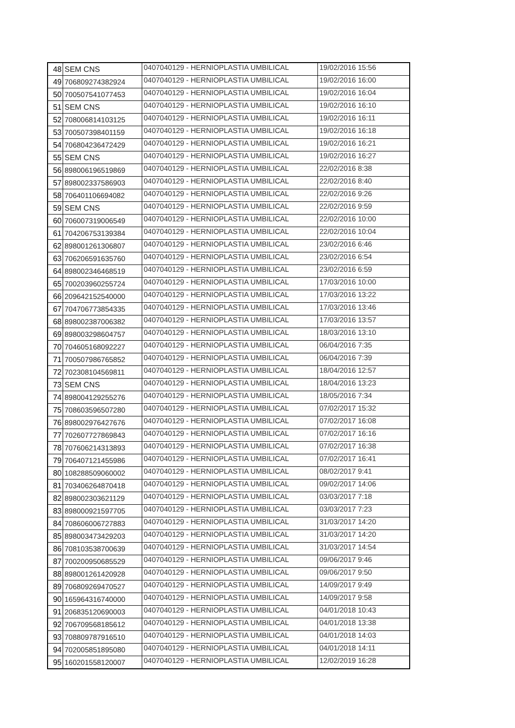| 48 | SEM CNS | 0407040129 - HERNIOPLASTIA UMBILICAL | 19/02/2016 15:56 |
| 49 | 706809274382924 | 0407040129 - HERNIOPLASTIA UMBILICAL | 19/02/2016 16:00 |
| 50 | 700507541077453 | 0407040129 - HERNIOPLASTIA UMBILICAL | 19/02/2016 16:04 |
| 51 | SEM CNS | 0407040129 - HERNIOPLASTIA UMBILICAL | 19/02/2016 16:10 |
| 52 | 708006814103125 | 0407040129 - HERNIOPLASTIA UMBILICAL | 19/02/2016 16:11 |
| 53 | 700507398401159 | 0407040129 - HERNIOPLASTIA UMBILICAL | 19/02/2016 16:18 |
| 54 | 706804236472429 | 0407040129 - HERNIOPLASTIA UMBILICAL | 19/02/2016 16:21 |
| 55 | SEM CNS | 0407040129 - HERNIOPLASTIA UMBILICAL | 19/02/2016 16:27 |
| 56 | 898006196519869 | 0407040129 - HERNIOPLASTIA UMBILICAL | 22/02/2016 8:38 |
| 57 | 898002337586903 | 0407040129 - HERNIOPLASTIA UMBILICAL | 22/02/2016 8:40 |
| 58 | 706401106694082 | 0407040129 - HERNIOPLASTIA UMBILICAL | 22/02/2016 9:26 |
| 59 | SEM CNS | 0407040129 - HERNIOPLASTIA UMBILICAL | 22/02/2016 9:59 |
| 60 | 706007319006549 | 0407040129 - HERNIOPLASTIA UMBILICAL | 22/02/2016 10:00 |
| 61 | 704206753139384 | 0407040129 - HERNIOPLASTIA UMBILICAL | 22/02/2016 10:04 |
| 62 | 898001261306807 | 0407040129 - HERNIOPLASTIA UMBILICAL | 23/02/2016 6:46 |
| 63 | 706206591635760 | 0407040129 - HERNIOPLASTIA UMBILICAL | 23/02/2016 6:54 |
| 64 | 898002346468519 | 0407040129 - HERNIOPLASTIA UMBILICAL | 23/02/2016 6:59 |
| 65 | 700203960255724 | 0407040129 - HERNIOPLASTIA UMBILICAL | 17/03/2016 10:00 |
| 66 | 209642152540000 | 0407040129 - HERNIOPLASTIA UMBILICAL | 17/03/2016 13:22 |
| 67 | 704706773854335 | 0407040129 - HERNIOPLASTIA UMBILICAL | 17/03/2016 13:46 |
| 68 | 898002387006382 | 0407040129 - HERNIOPLASTIA UMBILICAL | 17/03/2016 13:57 |
| 69 | 898003298604757 | 0407040129 - HERNIOPLASTIA UMBILICAL | 18/03/2016 13:10 |
| 70 | 704605168092227 | 0407040129 - HERNIOPLASTIA UMBILICAL | 06/04/2016 7:35 |
| 71 | 700507986765852 | 0407040129 - HERNIOPLASTIA UMBILICAL | 06/04/2016 7:39 |
| 72 | 702308104569811 | 0407040129 - HERNIOPLASTIA UMBILICAL | 18/04/2016 12:57 |
| 73 | SEM CNS | 0407040129 - HERNIOPLASTIA UMBILICAL | 18/04/2016 13:23 |
| 74 | 898004129255276 | 0407040129 - HERNIOPLASTIA UMBILICAL | 18/05/2016 7:34 |
| 75 | 708603596507280 | 0407040129 - HERNIOPLASTIA UMBILICAL | 07/02/2017 15:32 |
| 76 | 898002976427676 | 0407040129 - HERNIOPLASTIA UMBILICAL | 07/02/2017 16:08 |
| 77 | 702607727869843 | 0407040129 - HERNIOPLASTIA UMBILICAL | 07/02/2017 16:16 |
| 78 | 707606214313893 | 0407040129 - HERNIOPLASTIA UMBILICAL | 07/02/2017 16:38 |
| 79 | 706407121455986 | 0407040129 - HERNIOPLASTIA UMBILICAL | 07/02/2017 16:41 |
| 80 | 108288509060002 | 0407040129 - HERNIOPLASTIA UMBILICAL | 08/02/2017 9:41 |
| 81 | 703406264870418 | 0407040129 - HERNIOPLASTIA UMBILICAL | 09/02/2017 14:06 |
| 82 | 898002303621129 | 0407040129 - HERNIOPLASTIA UMBILICAL | 03/03/2017 7:18 |
| 83 | 898000921597705 | 0407040129 - HERNIOPLASTIA UMBILICAL | 03/03/2017 7:23 |
| 84 | 708606006727883 | 0407040129 - HERNIOPLASTIA UMBILICAL | 31/03/2017 14:20 |
| 85 | 898003473429203 | 0407040129 - HERNIOPLASTIA UMBILICAL | 31/03/2017 14:20 |
| 86 | 708103538700639 | 0407040129 - HERNIOPLASTIA UMBILICAL | 31/03/2017 14:54 |
| 87 | 700200950685529 | 0407040129 - HERNIOPLASTIA UMBILICAL | 09/06/2017 9:46 |
| 88 | 898001261420928 | 0407040129 - HERNIOPLASTIA UMBILICAL | 09/06/2017 9:50 |
| 89 | 706809269470527 | 0407040129 - HERNIOPLASTIA UMBILICAL | 14/09/2017 9:49 |
| 90 | 165964316740000 | 0407040129 - HERNIOPLASTIA UMBILICAL | 14/09/2017 9:58 |
| 91 | 206835120690003 | 0407040129 - HERNIOPLASTIA UMBILICAL | 04/01/2018 10:43 |
| 92 | 706709568185612 | 0407040129 - HERNIOPLASTIA UMBILICAL | 04/01/2018 13:38 |
| 93 | 708809787916510 | 0407040129 - HERNIOPLASTIA UMBILICAL | 04/01/2018 14:03 |
| 94 | 702005851895080 | 0407040129 - HERNIOPLASTIA UMBILICAL | 04/01/2018 14:11 |
| 95 | 160201558120007 | 0407040129 - HERNIOPLASTIA UMBILICAL | 12/02/2019 16:28 |